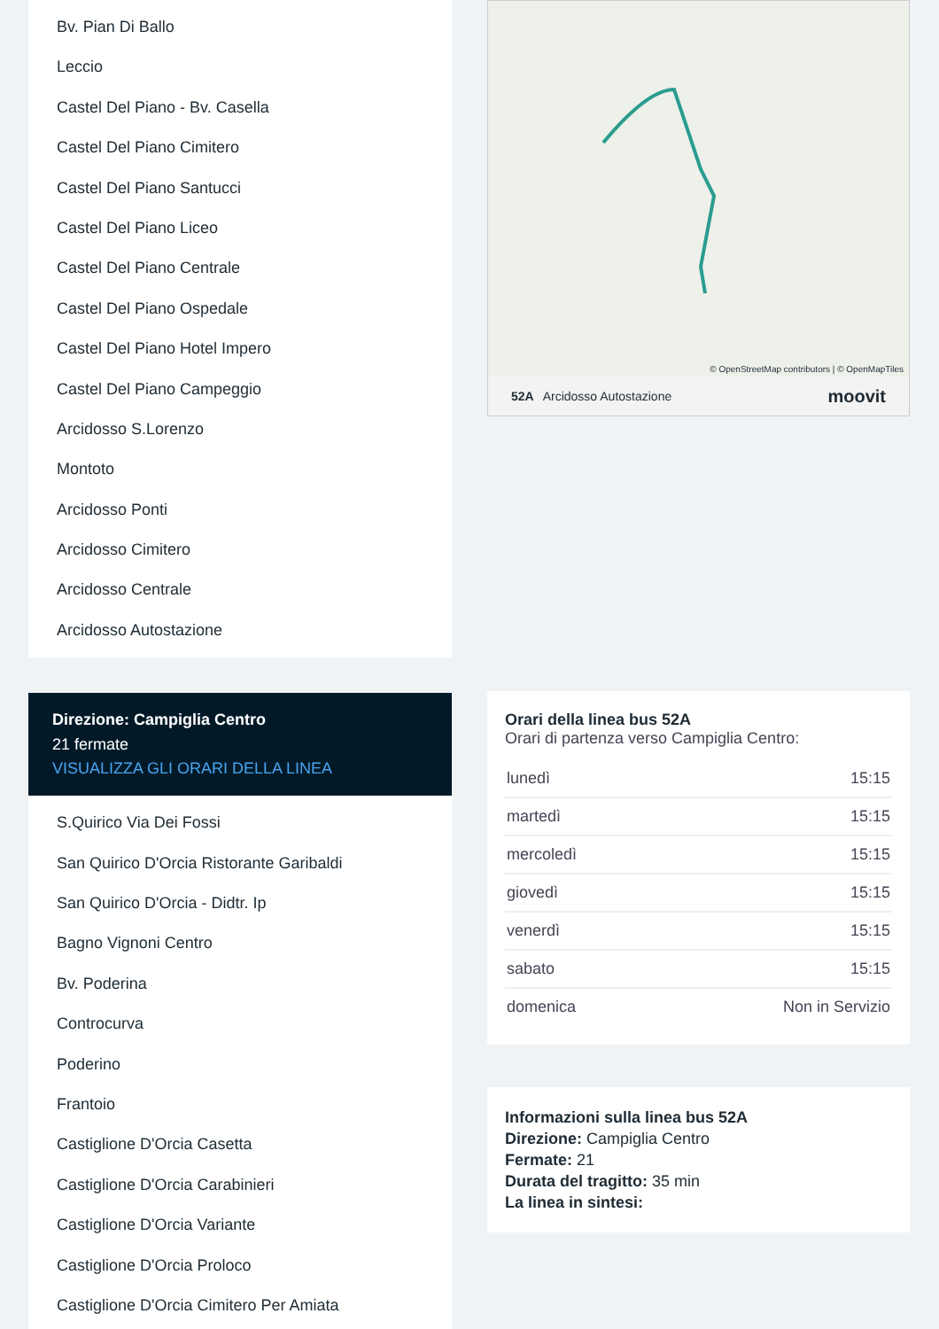Bv. Pian Di Ballo
Leccio
Castel Del Piano - Bv. Casella
Castel Del Piano Cimitero
Castel Del Piano Santucci
Castel Del Piano Liceo
Castel Del Piano Centrale
Castel Del Piano Ospedale
Castel Del Piano Hotel Impero
Castel Del Piano Campeggio
Arcidosso S.Lorenzo
Montoto
Arcidosso Ponti
Arcidosso Cimitero
Arcidosso Centrale
Arcidosso Autostazione
Direzione: Campiglia Centro
21 fermate
VISUALIZZA GLI ORARI DELLA LINEA
S.Quirico Via Dei Fossi
San Quirico D'Orcia Ristorante Garibaldi
San Quirico D'Orcia - Didtr. Ip
Bagno Vignoni Centro
Bv. Poderina
Controcurva
Poderino
Frantoio
Castiglione D'Orcia Casetta
Castiglione D'Orcia Carabinieri
Castiglione D'Orcia Variante
Castiglione D'Orcia Proloco
Castiglione D'Orcia Cimitero Per Amiata
© OpenStreetMap contributors | © OpenMapTiles
52A Arcidosso Autostazione moovit
Orari della linea bus 52A
Orari di partenza verso Campiglia Centro:
| lunedì | 15:15 |
| martedì | 15:15 |
| mercoledì | 15:15 |
| giovedì | 15:15 |
| venerdì | 15:15 |
| sabato | 15:15 |
| domenica | Non in Servizio |
Informazioni sulla linea bus 52A
Direzione: Campiglia Centro
Fermate: 21
Durata del tragitto: 35 min
La linea in sintesi: